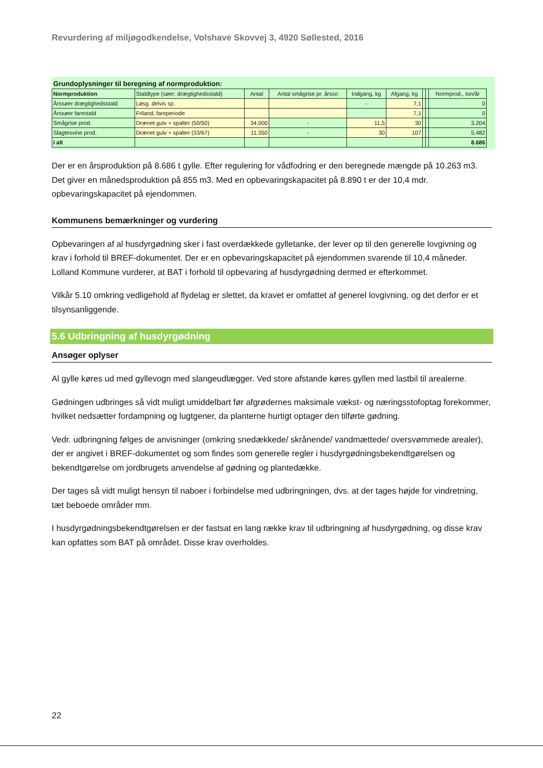Revurdering af miljøgodkendelse, Volshave Skovvej 3, 4920 Søllested, 2016
Grundoplysninger til beregning af normproduktion:
| Normproduktion | Staldtype (søer: drægtighedsstald) | Antal | Antal smågrise pr. årsso | Indgang, kg | Afgang, kg | | | Normprod., ton/år |
| --- | --- | --- | --- | --- | --- | --- | --- | --- |
| Årssøer drægtighedsstald | Løsg. delvis sp. | | | - | 7,1 | | | 0 |
| Årssøer farestald | Friland, fareperiode | | | | 7,1 | | | 0 |
| Smågrise prod. | Drænet gulv + spalter (50/50) | 34.000 | - | 11,5 | 30 | | | 3.204 |
| Slagtesvine prod. | Drænet gulv + spalter (33/67) | 11.350 | - | 30 | 107 | | | 5.482 |
| I alt | | | | | | | | 8.686 |
Der er en årsproduktion på 8.686 t gylle. Efter regulering for vådfodring er den beregnede mængde på 10.263 m3. Det giver en månedsproduktion på 855 m3. Med en opbevaringskapacitet på 8.890 t er der 10,4 mdr. opbevaringskapacitet på ejendommen.
Kommunens bemærkninger og vurdering
Opbevaringen af al husdyrgødning sker i fast overdækkede gylletanke, der lever op til den generelle lovgivning og krav i forhold til BREF-dokumentet. Der er en opbevaringskapacitet på ejendommen svarende til 10,4 måneder. Lolland Kommune vurderer, at BAT i forhold til opbevaring af husdyrgødning dermed er efterkommet.
Vilkår 5.10 omkring vedligehold af flydelag er slettet, da kravet er omfattet af generel lovgivning, og det derfor er et tilsynsanliggende.
5.6 Udbringning af husdyrgødning
Ansøger oplyser
Al gylle køres ud med gyllevogn med slangeudlægger. Ved store afstande køres gyllen med lastbil til arealerne.
Gødningen udbringes så vidt muligt umiddelbart før afgrødernes maksimale vækst- og næringsstofoptag forekommer, hvilket nedsætter fordampning og lugtgener, da planterne hurtigt optager den tilførte gødning.
Vedr. udbringning følges de anvisninger (omkring snedækkede/ skrånende/ vandmættede/ oversvømmede arealer), der er angivet i BREF-dokumentet og som findes som generelle regler i husdyrgødningsbekendtgørelsen og bekendtgørelse om jordbrugets anvendelse af gødning og plantedække.
Der tages så vidt muligt hensyn til naboer i forbindelse med udbringningen, dvs. at der tages højde for vindretning, tæt beboede områder mm.
I husdyrgødningsbekendtgørelsen er der fastsat en lang række krav til udbringning af husdyrgødning, og disse krav kan opfattes som BAT på området. Disse krav overholdes.
22